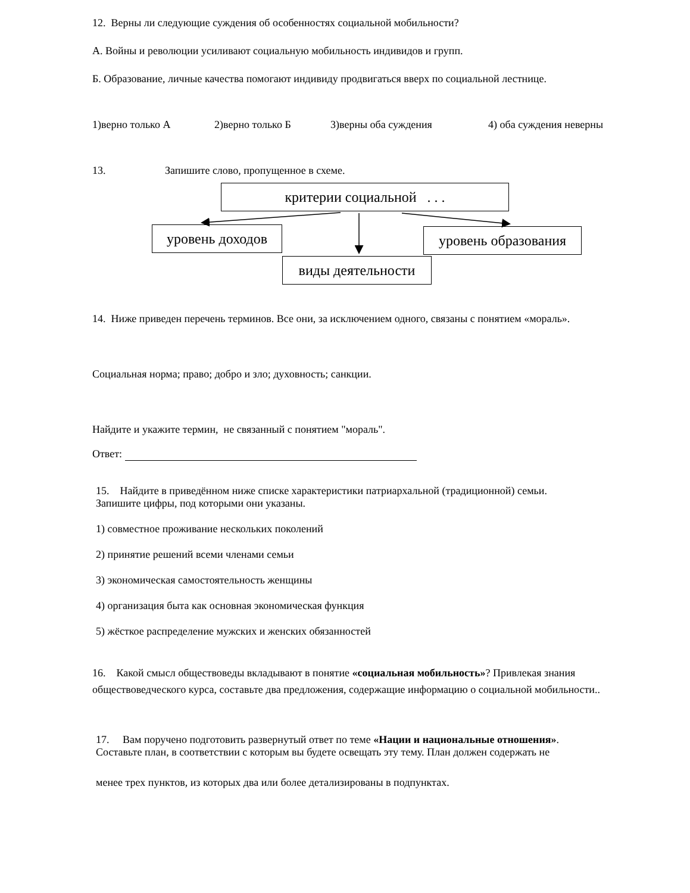12. Верны ли следующие суждения об особенностях социальной мобильности?
А. Войны и революции усиливают социальную мобильность индивидов и групп.
Б. Образование, личные качества помогают индивиду продвигаться вверх по социальной лестнице.
1)верно только А 2)верно только Б 3)верны оба суждения 4) оба суждения неверны
13. Запишите слово, пропущенное в схеме.
критерии социальной . . .
уровень доходов
уровень образования
виды деятельности
14. Ниже приведен перечень терминов. Все они, за исключением одного, связаны с понятием «мораль».
Социальная норма; право; добро и зло; духовность; санкции.
Найдите и укажите термин, не связанный с понятием "мораль".
Ответ:
15. Найдите в приведённом ниже списке характеристики патриархальной (традиционной) семьи.
Запишите цифры, под которыми они указаны.
1) совместное проживание нескольких поколений
2) принятие решений всеми членами семьи
3) экономическая самостоятельность женщины
4) организация быта как основная экономическая функция
5) жёсткое распределение мужских и женских обязанностей
16. Какой смысл обществоведы вкладывают в понятие «социальная мобильность»? Привлекая знания обществоведческого курса, составьте два предложения, содержащие информацию о социальной мобильности..
17. Вам поручено подготовить развернутый ответ по теме «Нации и национальные отношения».
Составьте план, в соответствии с которым вы будете освещать эту тему. План должен содержать не
менее трех пунктов, из которых два или более детализированы в подпунктах.